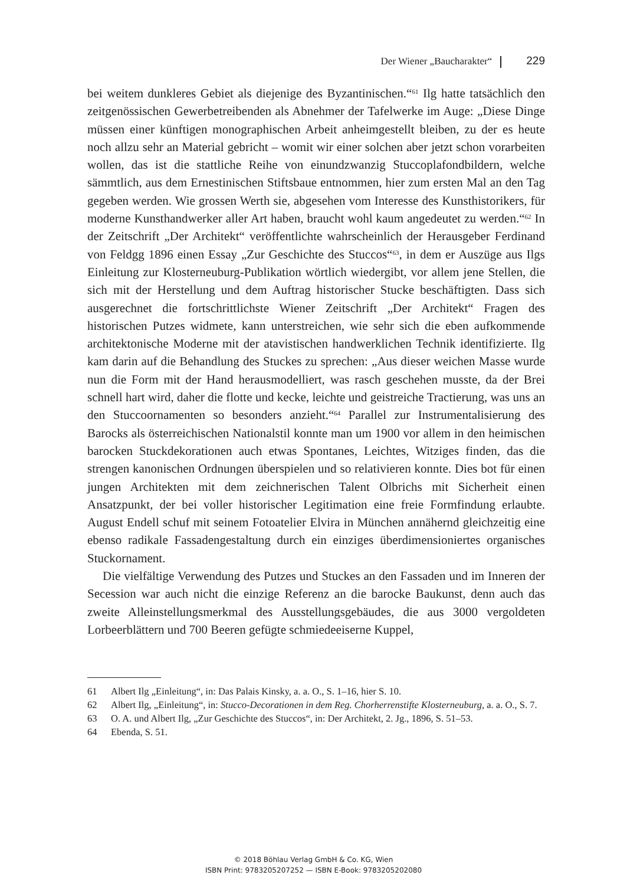Der Wiener „Baucharakter“ 229
bei weitem dunkleres Gebiet als diejenige des Byzantinischen.“<sup>61</sup> Ilg hatte tatsächlich den zeitgenössischen Gewerbetreibenden als Abnehmer der Tafelwerke im Auge: „Diese Dinge müssen einer künftigen monographischen Arbeit anheimgestellt bleiben, zu der es heute noch allzu sehr an Material gebricht – womit wir einer solchen aber jetzt schon vorarbeiten wollen, das ist die stattliche Reihe von einundzwanzig Stuccoplafondbildern, welche sämmtlich, aus dem Ernestinischen Stiftsbaue entnommen, hier zum ersten Mal an den Tag gegeben werden. Wie grossen Werth sie, abgesehen vom Interesse des Kunsthistorikers, für moderne Kunsthandwerker aller Art haben, braucht wohl kaum angedeutet zu werden.“<sup>62</sup> In der Zeitschrift „Der Architekt“ veröffentlichte wahrscheinlich der Herausgeber Ferdinand von Feldgg 1896 einen Essay „Zur Geschichte des Stuccos“<sup>63</sup>, in dem er Auszüge aus Ilgs Einleitung zur Klosterneuburg-Publikation wörtlich wiedergibt, vor allem jene Stellen, die sich mit der Herstellung und dem Auftrag historischer Stucke beschäftigten. Dass sich ausgerechnet die fortschrittlichste Wiener Zeitschrift „Der Architekt“ Fragen des historischen Putzes widmete, kann unterstreichen, wie sehr sich die eben aufkommende architektonische Moderne mit der atavistischen handwerklichen Technik identifizierte. Ilg kam darin auf die Behandlung des Stuckes zu sprechen: „Aus dieser weichen Masse wurde nun die Form mit der Hand herausmodelliert, was rasch geschehen musste, da der Brei schnell hart wird, daher die flotte und kecke, leichte und geistreiche Tractierung, was uns an den Stuccoornamenten so besonders anzieht.“<sup>64</sup> Parallel zur Instrumentalisierung des Barocks als österreichischen Nationalstil konnte man um 1900 vor allem in den heimischen barocken Stuckdekorationen auch etwas Spontanes, Leichtes, Witziges finden, das die strengen kanonischen Ordnungen überspielen und so relativieren konnte. Dies bot für einen jungen Architekten mit dem zeichnerischen Talent Olbrichs mit Sicherheit einen Ansatzpunkt, der bei voller historischer Legitimation eine freie Formfindung erlaubte. August Endell schuf mit seinem Fotoatelier Elvira in München annähernd gleichzeitig eine ebenso radikale Fassadengestaltung durch ein einziges überdimensioniertes organisches Stuckornament.
Die vielfältige Verwendung des Putzes und Stuckes an den Fassaden und im Inneren der Secession war auch nicht die einzige Referenz an die barocke Baukunst, denn auch das zweite Alleinstellungsmerkmal des Ausstellungsgebäudes, die aus 3000 vergoldeten Lorbeerblättern und 700 Beeren gefügte schmiedeeiserne Kuppel,
61 Albert Ilg „Einleitung“, in: Das Palais Kinsky, a. a. O., S. 1–16, hier S. 10.
62 Albert Ilg, „Einleitung“, in: Stucco-Decorationen in dem Reg. Chorherrenstifte Klosterneuburg, a. a. O., S. 7.
63 O. A. und Albert Ilg, „Zur Geschichte des Stuccos“, in: Der Architekt, 2. Jg., 1896, S. 51–53.
64 Ebenda, S. 51.
© 2018 Böhlau Verlag GmbH & Co. KG, Wien
ISBN Print: 9783205207252 — ISBN E-Book: 9783205202080